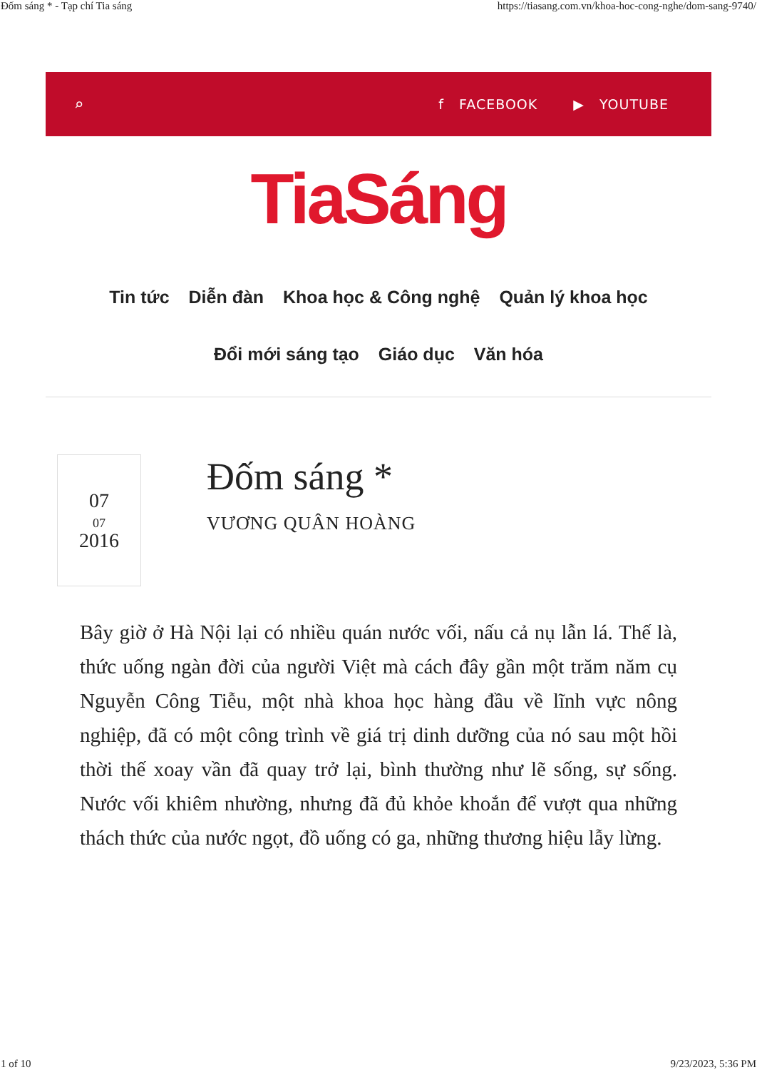Đốm sáng * - Tạp chí Tia sáng https://tiasang.com.vn/khoa-hoc-cong-nghe/dom-sang-9740/
⌕
f FACEBOOK ▶ YOUTUBE
TiaSáng
Tin tức Diễn đàn Khoa học & Công nghệ Quản lý khoa học
Đổi mới sáng tạo Giáo dục Văn hóa
07
07
2016
Đốm sáng *
VƯƠNG QUÂN HOÀNG
Bây giờ ở Hà Nội lại có nhiều quán nước vối, nấu cả nụ lẫn lá. Thế là, thức uống ngàn đời của người Việt mà cách đây gần một trăm năm cụ Nguyễn Công Tiễu, một nhà khoa học hàng đầu về lĩnh vực nông nghiệp, đã có một công trình về giá trị dinh dưỡng của nó sau một hồi thời thế xoay vần đã quay trở lại, bình thường như lẽ sống, sự sống. Nước vối khiêm nhường, nhưng đã đủ khỏe khoắn để vượt qua những thách thức của nước ngọt, đồ uống có ga, những thương hiệu lẫy lừng.
1 of 10 9/23/2023, 5:36 PM